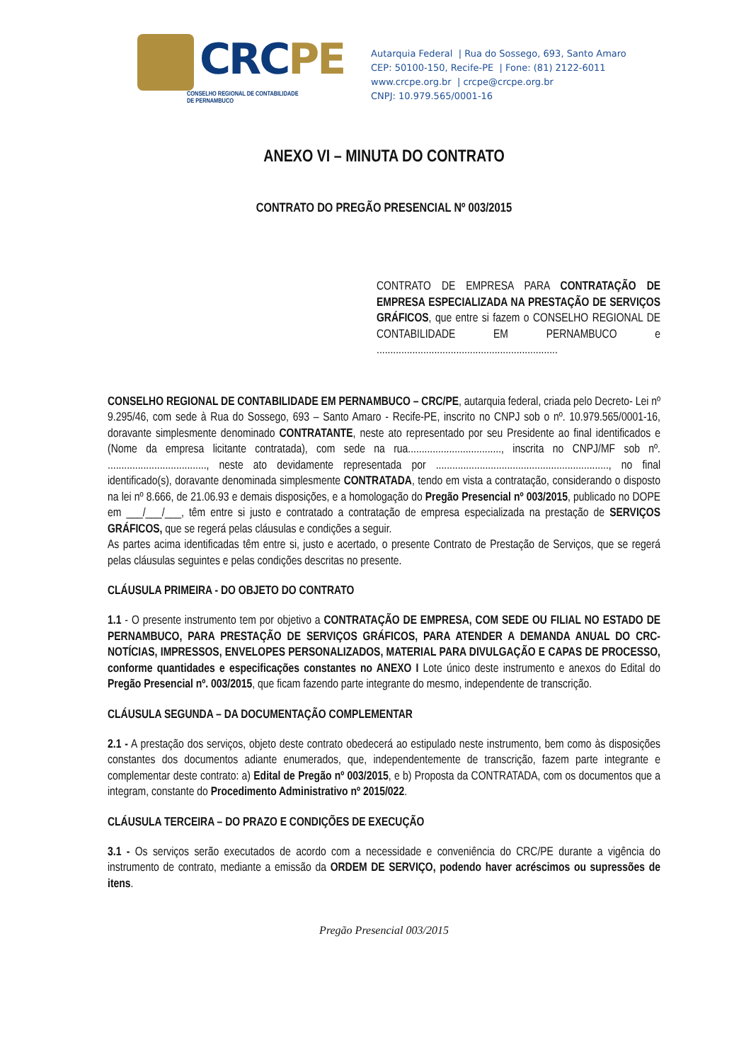CRCPE
CONSELHO REGIONAL DE CONTABILIDADE
DE PERNAMBUCO
Autarquia Federal | Rua do Sossego, 693, Santo Amaro
CEP: 50100-150, Recife-PE | Fone: (81) 2122-6011
www.crcpe.org.br | crcpe@crcpe.org.br
CNPJ: 10.979.565/0001-16
ANEXO VI – MINUTA DO CONTRATO
CONTRATO DO PREGÃO PRESENCIAL Nº 003/2015
CONTRATO DE EMPRESA PARA CONTRATAÇÃO DE EMPRESA ESPECIALIZADA NA PRESTAÇÃO DE SERVIÇOS GRÁFICOS, que entre si fazem o CONSELHO REGIONAL DE CONTABILIDADE EM PERNAMBUCO e ..................................................................
CONSELHO REGIONAL DE CONTABILIDADE EM PERNAMBUCO – CRC/PE, autarquia federal, criada pelo Decreto- Lei nº 9.295/46, com sede à Rua do Sossego, 693 – Santo Amaro - Recife-PE, inscrito no CNPJ sob o nº. 10.979.565/0001-16, doravante simplesmente denominado CONTRATANTE, neste ato representado por seu Presidente ao final identificados e (Nome da empresa licitante contratada), com sede na rua.................................., inscrita no CNPJ/MF sob nº. ...................................., neste ato devidamente representada por ..............................................................., no final identificado(s), doravante denominada simplesmente CONTRATADA, tendo em vista a contratação, considerando o disposto na lei nº 8.666, de 21.06.93 e demais disposições, e a homologação do Pregão Presencial nº 003/2015, publicado no DOPE em ___/___/___, têm entre si justo e contratado a contratação de empresa especializada na prestação de SERVIÇOS GRÁFICOS, que se regerá pelas cláusulas e condições a seguir.
As partes acima identificadas têm entre si, justo e acertado, o presente Contrato de Prestação de Serviços, que se regerá pelas cláusulas seguintes e pelas condições descritas no presente.
CLÁUSULA PRIMEIRA - DO OBJETO DO CONTRATO
1.1 - O presente instrumento tem por objetivo a CONTRATAÇÃO DE EMPRESA, COM SEDE OU FILIAL NO ESTADO DE PERNAMBUCO, PARA PRESTAÇÃO DE SERVIÇOS GRÁFICOS, PARA ATENDER A DEMANDA ANUAL DO CRC-NOTÍCIAS, IMPRESSOS, ENVELOPES PERSONALIZADOS, MATERIAL PARA DIVULGAÇÃO E CAPAS DE PROCESSO, conforme quantidades e especificações constantes no ANEXO I Lote único deste instrumento e anexos do Edital do Pregão Presencial nº. 003/2015, que ficam fazendo parte integrante do mesmo, independente de transcrição.
CLÁUSULA SEGUNDA – DA DOCUMENTAÇÃO COMPLEMENTAR
2.1 - A prestação dos serviços, objeto deste contrato obedecerá ao estipulado neste instrumento, bem como às disposições constantes dos documentos adiante enumerados, que, independentemente de transcrição, fazem parte integrante e complementar deste contrato: a) Edital de Pregão nº 003/2015, e b) Proposta da CONTRATADA, com os documentos que a integram, constante do Procedimento Administrativo nº 2015/022.
CLÁUSULA TERCEIRA – DO PRAZO E CONDIÇÕES DE EXECUÇÃO
3.1 - Os serviços serão executados de acordo com a necessidade e conveniência do CRC/PE durante a vigência do instrumento de contrato, mediante a emissão da ORDEM DE SERVIÇO, podendo haver acréscimos ou supressões de itens.
Pregão Presencial 003/2015